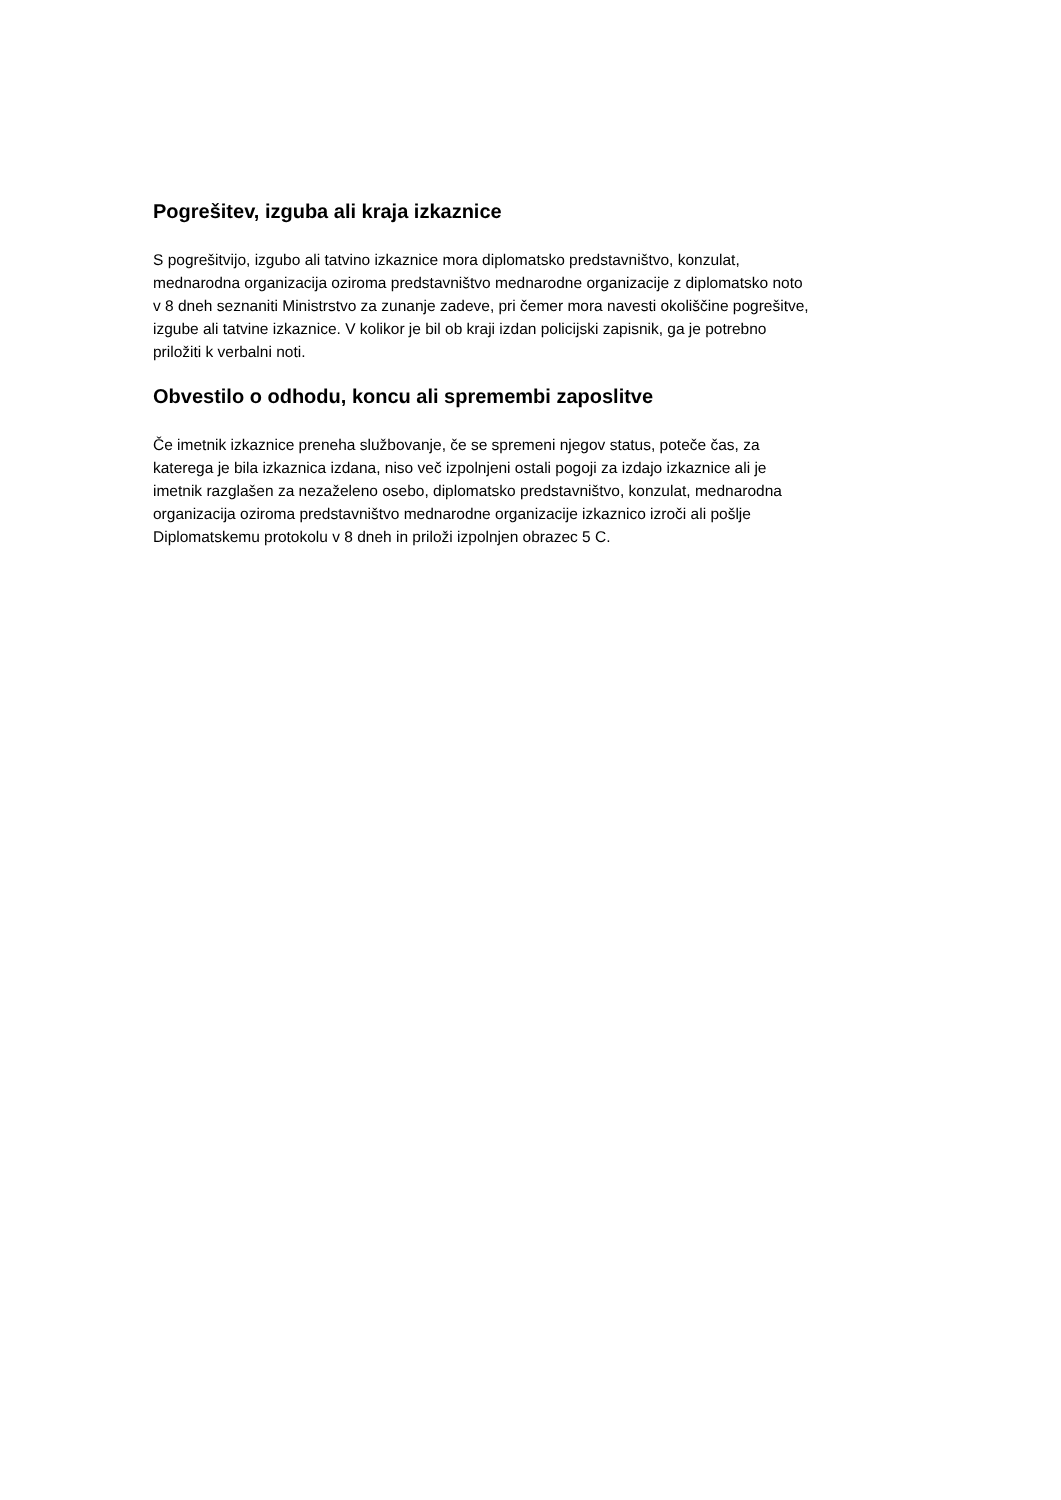Pogrešitev, izguba ali kraja izkaznice
S pogrešitvijo, izgubo ali tatvino izkaznice mora diplomatsko predstavništvo, konzulat,
mednarodna organizacija oziroma predstavništvo mednarodne organizacije z diplomatsko noto
v 8 dneh seznaniti Ministrstvo za zunanje zadeve, pri čemer mora navesti okoliščine pogrešitve,
izgube ali tatvine izkaznice. V kolikor je bil ob kraji izdan policijski zapisnik, ga je potrebno
priložiti k verbalni noti.
Obvestilo o odhodu, koncu ali spremembi zaposlitve
Če imetnik izkaznice preneha službovanje, če se spremeni njegov status, poteče čas, za
katerega je bila izkaznica izdana, niso več izpolnjeni ostali pogoji za izdajo izkaznice ali je
imetnik razglašen za nezaželeno osebo, diplomatsko predstavništvo, konzulat, mednarodna
organizacija oziroma predstavništvo mednarodne organizacije izkaznico izroči ali pošlje
Diplomatskemu protokolu v 8 dneh in priloži izpolnjen obrazec 5 C.